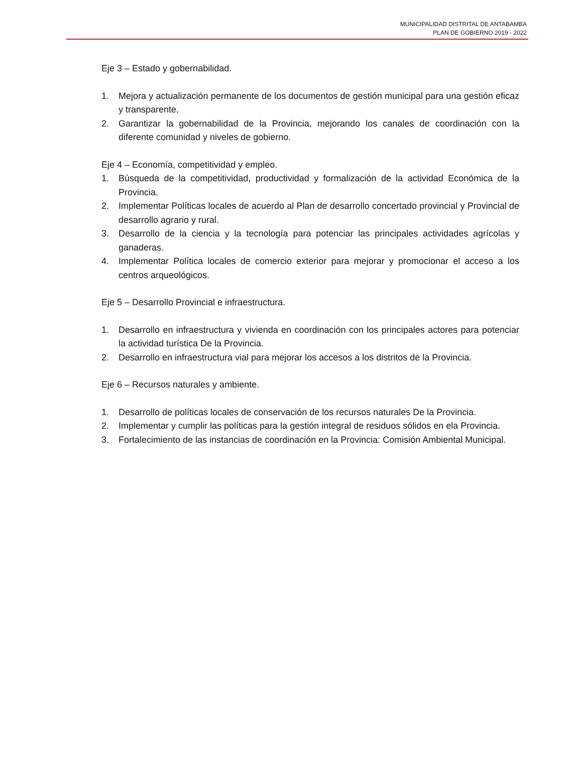MUNICIPALIDAD DISTRITAL DE ANTABAMBA
PLAN DE GOBIERNO 2019 - 2022
Eje 3 – Estado y gobernabilidad.
1. Mejora y actualización permanente de los documentos de gestión municipal para una gestión eficaz y transparente,
2. Garantizar la gobernabilidad de la Provincia, mejorando los canales de coordinación con la diferente comunidad y niveles de gobierno.
Eje 4 – Economía, competitividad y empleo.
1. Búsqueda de la competitividad, productividad y formalización de la actividad Económica de la Provincia.
2. Implementar Políticas locales de acuerdo al Plan de desarrollo concertado provincial y Provincial de desarrollo agrario y rural.
3. Desarrollo de la ciencia y la tecnología para potenciar las principales actividades agrícolas y ganaderas.
4. Implementar Política locales de comercio exterior para mejorar y promocionar el acceso a los centros arqueológicos.
Eje 5 – Desarrollo Provincial e infraestructura.
1. Desarrollo en infraestructura y vivienda en coordinación con los principales actores para potenciar la actividad turística De la Provincia.
2. Desarrollo en infraestructura vial para mejorar los accesos a los distritos de la Provincia.
Eje 6 – Recursos naturales y ambiente.
1. Desarrollo de políticas locales de conservación de los recursos naturales De la Provincia.
2. Implementar y cumplir las políticas para la gestión integral de residuos sólidos en ela Provincia.
3. Fortalecimiento de las instancias de coordinación en la Provincia: Comisión Ambiental Municipal.